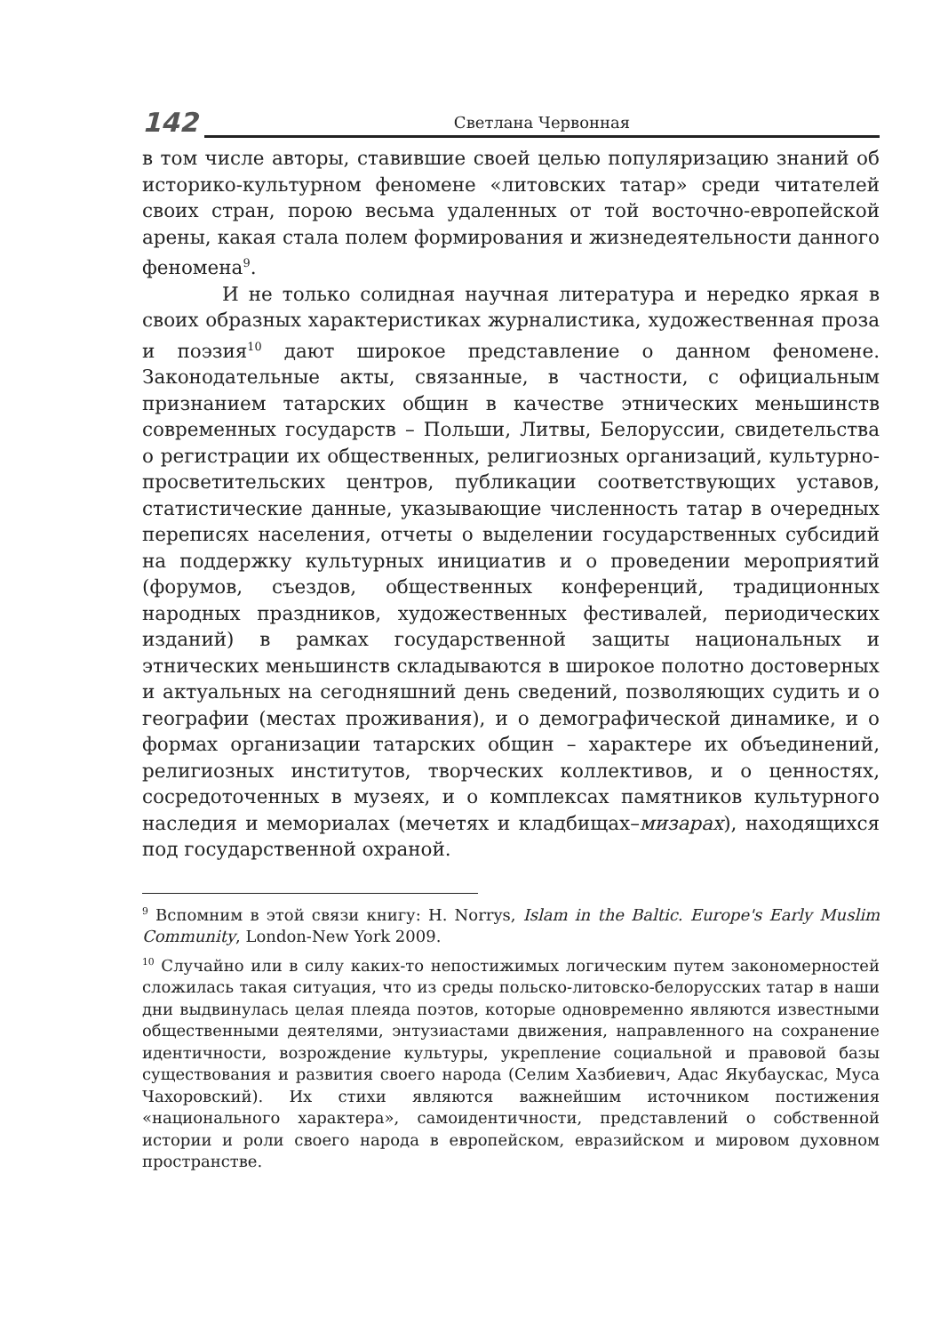142
Светлана Червонная
в том числе авторы, ставившие своей целью популяризацию знаний об историко-культурном феномене «литовских татар» среди читателей своих стран, порою весьма удаленных от той восточно-европейской арены, какая стала полем формирования и жизнедеятельности данного феномена<sup>9</sup>.
И не только солидная научная литература и нередко яркая в своих образных характеристиках журналистика, художественная проза и поэзия<sup>10</sup> дают широкое представление о данном феномене. Законодательные акты, связанные, в частности, с официальным признанием татарских общин в качестве этнических меньшинств современных государств – Польши, Литвы, Белоруссии, свидетельства о регистрации их общественных, религиозных организаций, культурно-просветительских центров, публикации соответствующих уставов, статистические данные, указывающие численность татар в очередных переписях населения, отчеты о выделении государственных субсидий на поддержку культурных инициатив и о проведении мероприятий (форумов, съездов, общественных конференций, традиционных народных праздников, художественных фестивалей, периодических изданий) в рамках государственной защиты национальных и этнических меньшинств складываются в широкое полотно достоверных и актуальных на сегодняшний день сведений, позволяющих судить и о географии (местах проживания), и о демографической динамике, и о формах организации татарских общин – характере их объединений, религиозных институтов, творческих коллективов, и о ценностях, сосредоточенных в музеях, и о комплексах памятников культурного наследия и мемориалах (мечетях и кладбищах–мизарах), находящихся под государственной охраной.
<sup>9</sup> Вспомним в этой связи книгу: H. Norrys, Islam in the Baltic. Europe's Early Muslim Community, London-New York 2009.
<sup>10</sup> Случайно или в силу каких-то непостижимых логическим путем закономерностей сложилась такая ситуация, что из среды польско-литовско-белорусских татар в наши дни выдвинулась целая плеяда поэтов, которые одновременно являются известными общественными деятелями, энтузиастами движения, направленного на сохранение идентичности, возрождение культуры, укрепление социальной и правовой базы существования и развития своего народа (Селим Хазбиевич, Адас Якубаускас, Муса Чахоровский). Их стихи являются важнейшим источником постижения «национального характера», самоидентичности, представлений о собственной истории и роли своего народа в европейском, евразийском и мировом духовном пространстве.